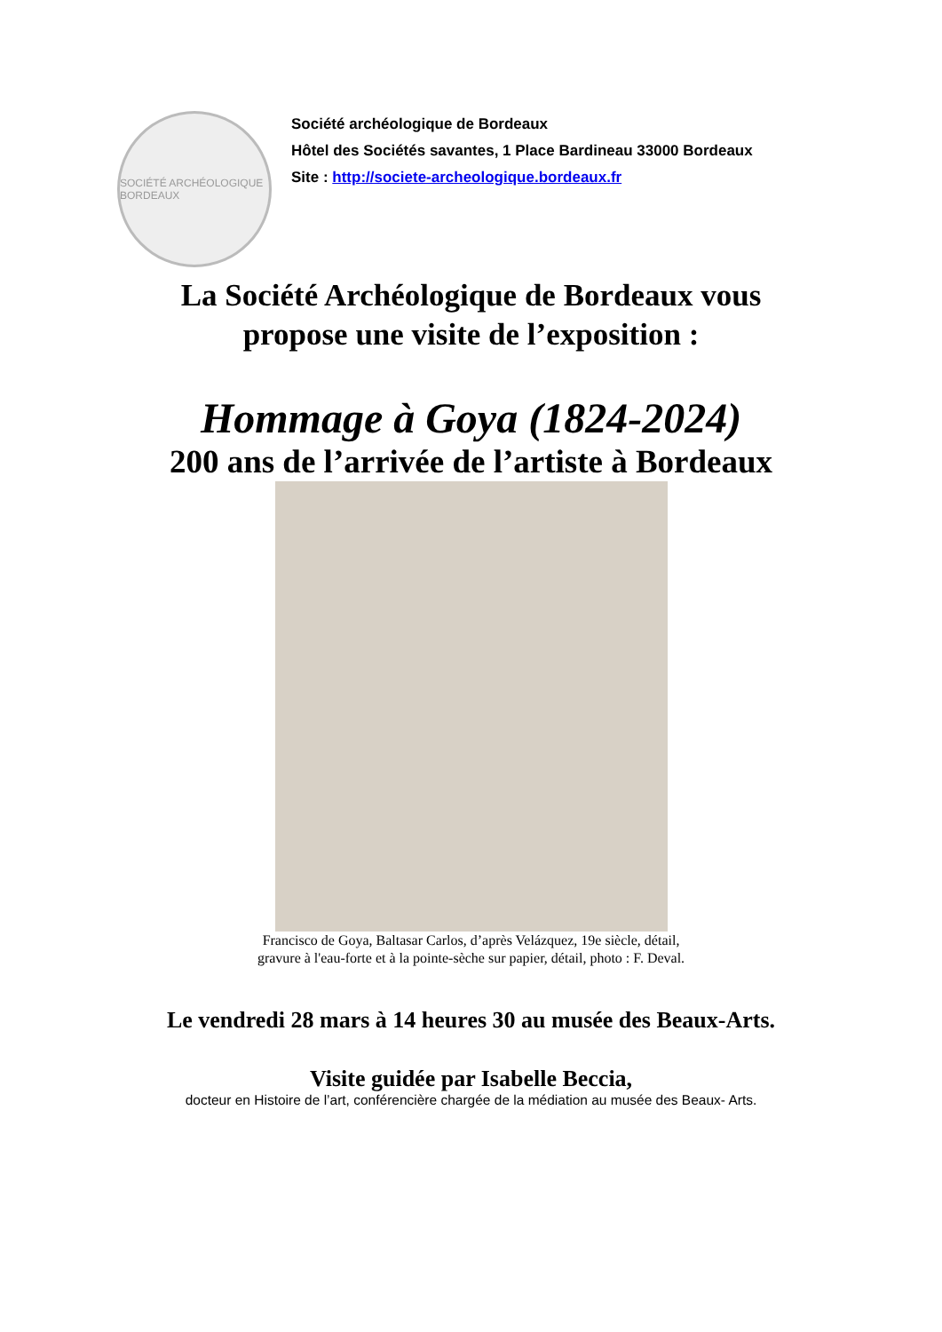SOCIÉTÉ ARCHÉOLOGIQUE BORDEAUX
Société archéologique de Bordeaux
Hôtel des Sociétés savantes, 1 Place Bardineau 33000 Bordeaux
Site : http://societe-archeologique.bordeaux.fr
La Société Archéologique de Bordeaux vous
propose une visite de l’exposition :
Hommage à Goya (1824-2024)
200 ans de l’arrivée de l’artiste à Bordeaux
Francisco de Goya, Baltasar Carlos, d’après Velázquez, 19e siècle, détail,
gravure à l'eau-forte et à la pointe-sèche sur papier, détail, photo : F. Deval.
Le vendredi 28 mars à 14 heures 30 au musée des Beaux-Arts.
Visite guidée par Isabelle Beccia,
docteur en Histoire de l’art, conférencière chargée de la médiation au musée des Beaux- Arts.